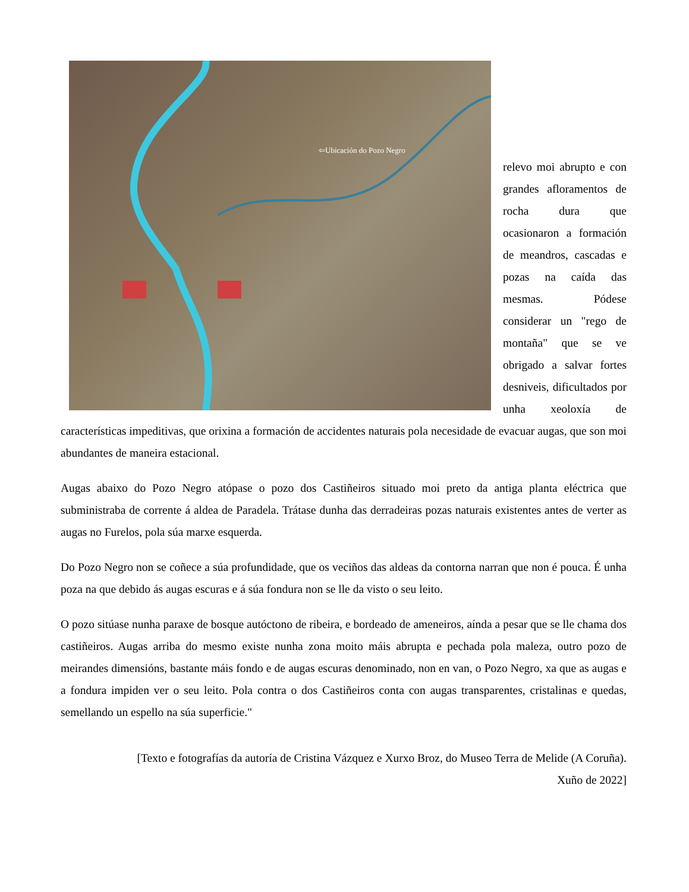⇦Ubicación do Pozo Negro
relevo moi abrupto e con grandes afloramentos de rocha dura que ocasionaron a formación de meandros, cascadas e pozas na caída das mesmas. Pódese considerar un "rego de montaña" que se ve obrigado a salvar fortes desniveis, dificultados por unha xeoloxía de características impeditivas, que orixina a formación de accidentes naturais pola necesidade de evacuar augas, que son moi abundantes de maneira estacional.
Augas abaixo do Pozo Negro atópase o pozo dos Castiñeiros situado moi preto da antiga planta eléctrica que subministraba de corrente á aldea de Paradela. Trátase dunha das derradeiras pozas naturais existentes antes de verter as augas no Furelos, pola súa marxe esquerda.
Do Pozo Negro non se coñece a súa profundidade, que os veciños das aldeas da contorna narran que non é pouca. É unha poza na que debido ás augas escuras e á súa fondura non se lle da visto o seu leito.
O pozo sitúase nunha paraxe de bosque autóctono de ribeira, e bordeado de ameneiros, aínda a pesar que se lle chama dos castiñeiros. Augas arriba do mesmo existe nunha zona moito máis abrupta e pechada pola maleza, outro pozo de meirandes dimensións, bastante máis fondo e de augas escuras denominado, non en van, o Pozo Negro, xa que as augas e a fondura impiden ver o seu leito. Pola contra o dos Castiñeiros conta con augas transparentes, cristalinas e quedas, semellando un espello na súa superficie."
[Texto e fotografías da autoría de Cristina Vázquez e Xurxo Broz, do Museo Terra de Melide (A Coruña). Xuño de 2022]